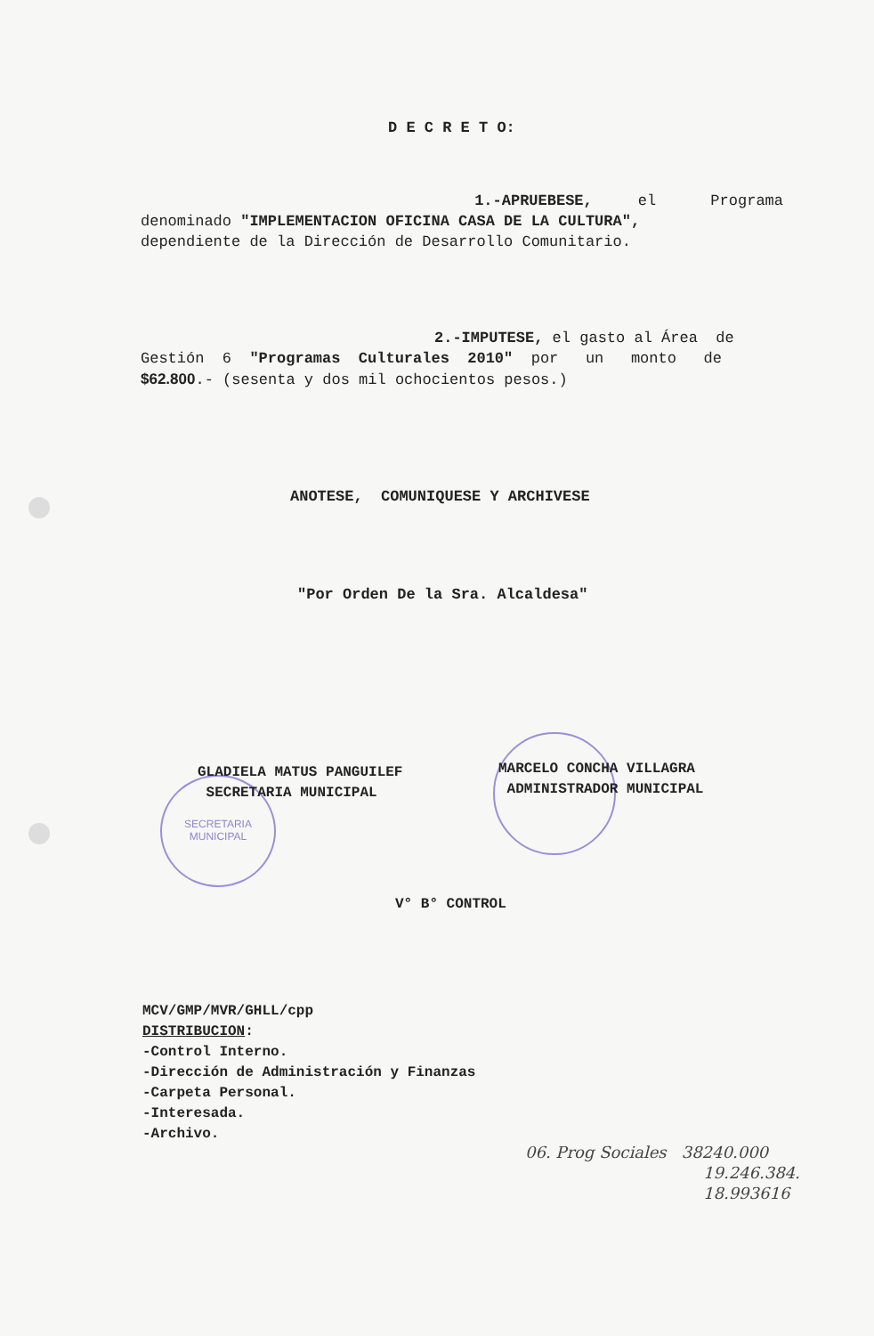SECRETARIA
MUNICIPAL
D E C R E T O:
1.-APRUEBESE, el Programa
denominado "IMPLEMENTACION OFICINA CASA DE LA CULTURA",
dependiente de la Dirección de Desarrollo Comunitario.
2.-IMPUTESE, el gasto al Área de
Gestión 6 "Programas Culturales 2010" por un monto de
$62.800.- (sesenta y dos mil ochocientos pesos.)
ANOTESE, COMUNIQUESE Y ARCHIVESE
"Por Orden De la Sra. Alcaldesa"
GLADIELA MATUS PANGUILEF
SECRETARIA MUNICIPAL
MARCELO CONCHA VILLAGRA
ADMINISTRADOR MUNICIPAL
V° B° CONTROL
MCV/GMP/MVR/GHLL/cpp
DISTRIBUCION:
-Control Interno.
-Dirección de Administración y Finanzas
-Carpeta Personal.
-Interesada.
-Archivo.
06. Prog Sociales 38240.000
19.246.384.
18.993616